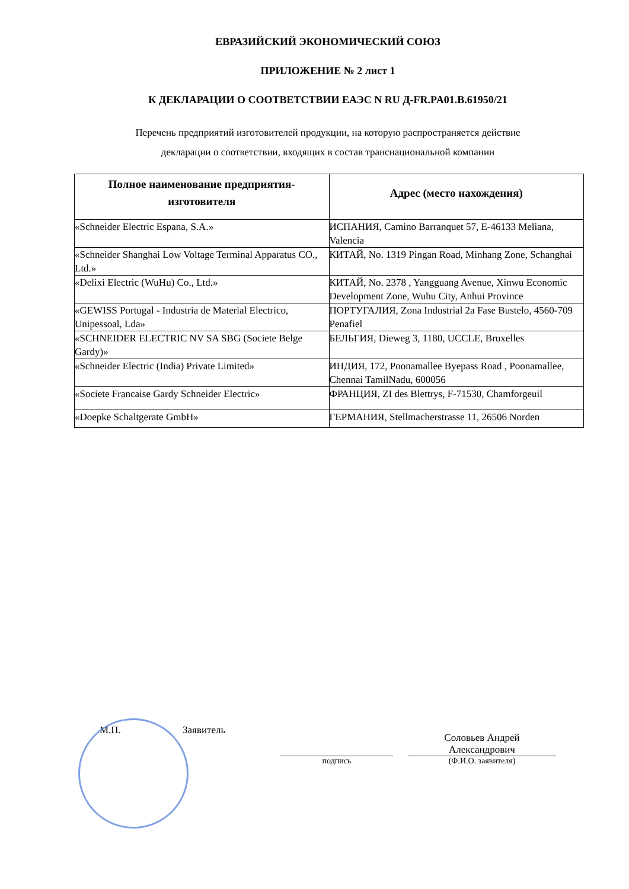ЕВРАЗИЙСКИЙ ЭКОНОМИЧЕСКИЙ СОЮЗ
ПРИЛОЖЕНИЕ № 2 лист 1
К ДЕКЛАРАЦИИ О СООТВЕТСТВИИ ЕАЭС N RU Д-FR.PA01.B.61950/21
Перечень предприятий изготовителей продукции, на которую распространяется действие
декларации о соответствии, входящих в состав транснациональной компании
| Полное наименование предприятия-изготовителя | Адрес (место нахождения) |
| --- | --- |
| «Schneider Electric Espana, S.A.» | ИСПАНИЯ, Camino Barranquet 57, E-46133 Meliana, Valencia |
| «Schneider Shanghai Low Voltage Terminal Apparatus CO., Ltd.» | КИТАЙ, No. 1319 Pingan Road, Minhang Zone, Schanghai |
| «Delixi Electric (WuHu) Co., Ltd.» | КИТАЙ, No. 2378 , Yangguang Avenue, Xinwu Economic Development Zone, Wuhu City, Anhui Province |
| «GEWISS Portugal - Industria de Material Electrico, Unipessoal, Lda» | ПОРТУГАЛИЯ, Zona Industrial 2a Fase Bustelo, 4560-709 Penafiel |
| «SCHNEIDER ELECTRIC NV SA SBG (Societe Belge Gardy)» | БЕЛЬГИЯ, Dieweg 3, 1180, UCCLE, Bruxelles |
| «Schneider Electric (India) Private Limited» | ИНДИЯ, 172, Poonamallee Byepass Road , Poonamallee, Chennai TamilNadu, 600056 |
| «Societe Francaise Gardy Schneider Electric» | ФРАНЦИЯ, ZI des Blettrys, F-71530, Chamforgeuil |
| «Doepke Schaltgerate GmbH» | ГЕРМАНИЯ, Stellmacherstrasse 11, 26506 Norden |
М.П.
Заявитель
подпись
Соловьев Андрей
Александрович
(Ф.И.О. заявителя)